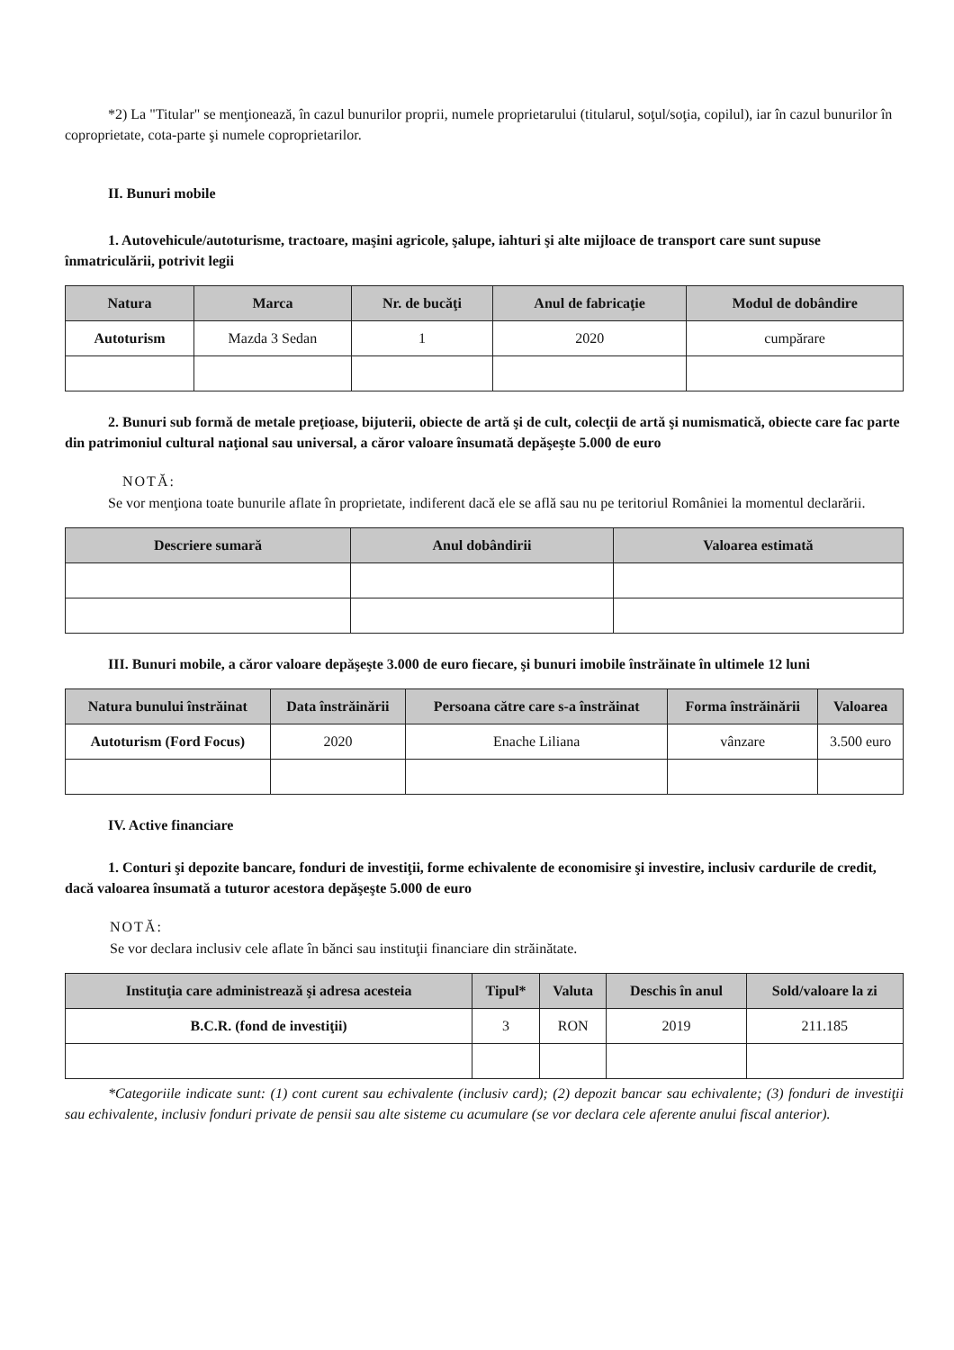*2) La "Titular" se menţionează, în cazul bunurilor proprii, numele proprietarului (titularul, soţul/soţia, copilul), iar în cazul bunurilor în coproprietate, cota-parte şi numele coproprietarilor.
II. Bunuri mobile
1. Autovehicule/autoturisme, tractoare, maşini agricole, şalupe, iahturi şi alte mijloace de transport care sunt supuse înmatriculării, potrivit legii
| Natura | Marca | Nr. de bucăţi | Anul de fabricaţie | Modul de dobândire |
| --- | --- | --- | --- | --- |
| Autoturism | Mazda 3 Sedan | 1 | 2020 | cumpărare |
2. Bunuri sub formă de metale preţioase, bijuterii, obiecte de artă şi de cult, colecţii de artă şi numismatică, obiecte care fac parte din patrimoniul cultural naţional sau universal, a căror valoare însumată depăşeşte 5.000 de euro
NOTĂ:
Se vor menţiona toate bunurile aflate în proprietate, indiferent dacă ele se află sau nu pe teritoriul României la momentul declarării.
| Descriere sumară | Anul dobândirii | Valoarea estimată |
| --- | --- | --- |
III. Bunuri mobile, a căror valoare depăşeşte 3.000 de euro fiecare, şi bunuri imobile înstrăinate în ultimele 12 luni
| Natura bunului înstrăinat | Data înstrăinării | Persoana către care s-a înstrăinat | Forma înstrăinării | Valoarea |
| --- | --- | --- | --- | --- |
| Autoturism (Ford Focus) | 2020 | Enache Liliana | vânzare | 3.500 euro |
IV. Active financiare
1. Conturi şi depozite bancare, fonduri de investiţii, forme echivalente de economisire şi investire, inclusiv cardurile de credit, dacă valoarea însumată a tuturor acestora depăşeşte 5.000 de euro
NOTĂ:
Se vor declara inclusiv cele aflate în bănci sau instituţii financiare din străinătate.
| Instituţia care administrează şi adresa acesteia | Tipul* | Valuta | Deschis în anul | Sold/valoare la zi |
| --- | --- | --- | --- | --- |
| B.C.R. (fond de investiţii) | 3 | RON | 2019 | 211.185 |
*Categoriile indicate sunt: (1) cont curent sau echivalente (inclusiv card); (2) depozit bancar sau echivalente; (3) fonduri de investiţii sau echivalente, inclusiv fonduri private de pensii sau alte sisteme cu acumulare (se vor declara cele aferente anului fiscal anterior).